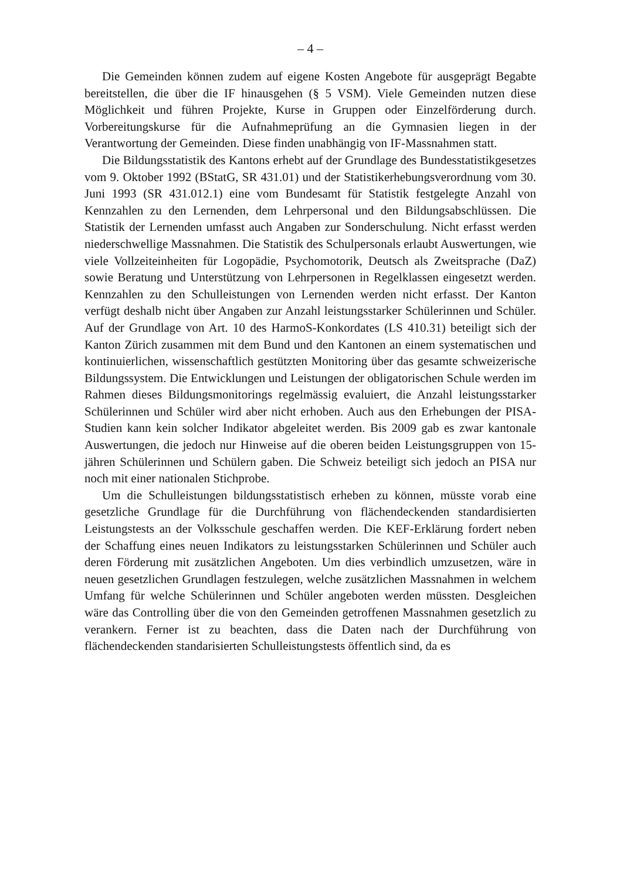– 4 –
Die Gemeinden können zudem auf eigene Kosten Angebote für ausgeprägt Begabte bereitstellen, die über die IF hinausgehen (§ 5 VSM). Viele Gemeinden nutzen diese Möglichkeit und führen Projekte, Kurse in Gruppen oder Einzelförderung durch. Vorbereitungskurse für die Aufnahmeprüfung an die Gymnasien liegen in der Verantwortung der Gemeinden. Diese finden unabhängig von IF-Massnahmen statt.
Die Bildungsstatistik des Kantons erhebt auf der Grundlage des Bundesstatistikgesetzes vom 9. Oktober 1992 (BStatG, SR 431.01) und der Statistikerhebungsverordnung vom 30. Juni 1993 (SR 431.012.1) eine vom Bundesamt für Statistik festgelegte Anzahl von Kennzahlen zu den Lernenden, dem Lehrpersonal und den Bildungsabschlüssen. Die Statistik der Lernenden umfasst auch Angaben zur Sonderschulung. Nicht erfasst werden niederschwellige Massnahmen. Die Statistik des Schulpersonals erlaubt Auswertungen, wie viele Vollzeiteinheiten für Logopädie, Psychomotorik, Deutsch als Zweitsprache (DaZ) sowie Beratung und Unterstützung von Lehrpersonen in Regelklassen eingesetzt werden. Kennzahlen zu den Schulleistungen von Lernenden werden nicht erfasst. Der Kanton verfügt deshalb nicht über Angaben zur Anzahl leistungsstarker Schülerinnen und Schüler. Auf der Grundlage von Art. 10 des HarmoS-Konkordates (LS 410.31) beteiligt sich der Kanton Zürich zusammen mit dem Bund und den Kantonen an einem systematischen und kontinuierlichen, wissenschaftlich gestützten Monitoring über das gesamte schweizerische Bildungssystem. Die Entwicklungen und Leistungen der obligatorischen Schule werden im Rahmen dieses Bildungsmonitorings regelmässig evaluiert, die Anzahl leistungsstarker Schülerinnen und Schüler wird aber nicht erhoben. Auch aus den Erhebungen der PISA-Studien kann kein solcher Indikator abgeleitet werden. Bis 2009 gab es zwar kantonale Auswertungen, die jedoch nur Hinweise auf die oberen beiden Leistungsgruppen von 15-jähren Schülerinnen und Schülern gaben. Die Schweiz beteiligt sich jedoch an PISA nur noch mit einer nationalen Stichprobe.
Um die Schulleistungen bildungsstatistisch erheben zu können, müsste vorab eine gesetzliche Grundlage für die Durchführung von flächendeckenden standardisierten Leistungstests an der Volksschule geschaffen werden. Die KEF-Erklärung fordert neben der Schaffung eines neuen Indikators zu leistungsstarken Schülerinnen und Schüler auch deren Förderung mit zusätzlichen Angeboten. Um dies verbindlich umzusetzen, wäre in neuen gesetzlichen Grundlagen festzulegen, welche zusätzlichen Massnahmen in welchem Umfang für welche Schülerinnen und Schüler angeboten werden müssten. Desgleichen wäre das Controlling über die von den Gemeinden getroffenen Massnahmen gesetzlich zu verankern. Ferner ist zu beachten, dass die Daten nach der Durchführung von flächendeckenden standarisierten Schulleistungstests öffentlich sind, da es